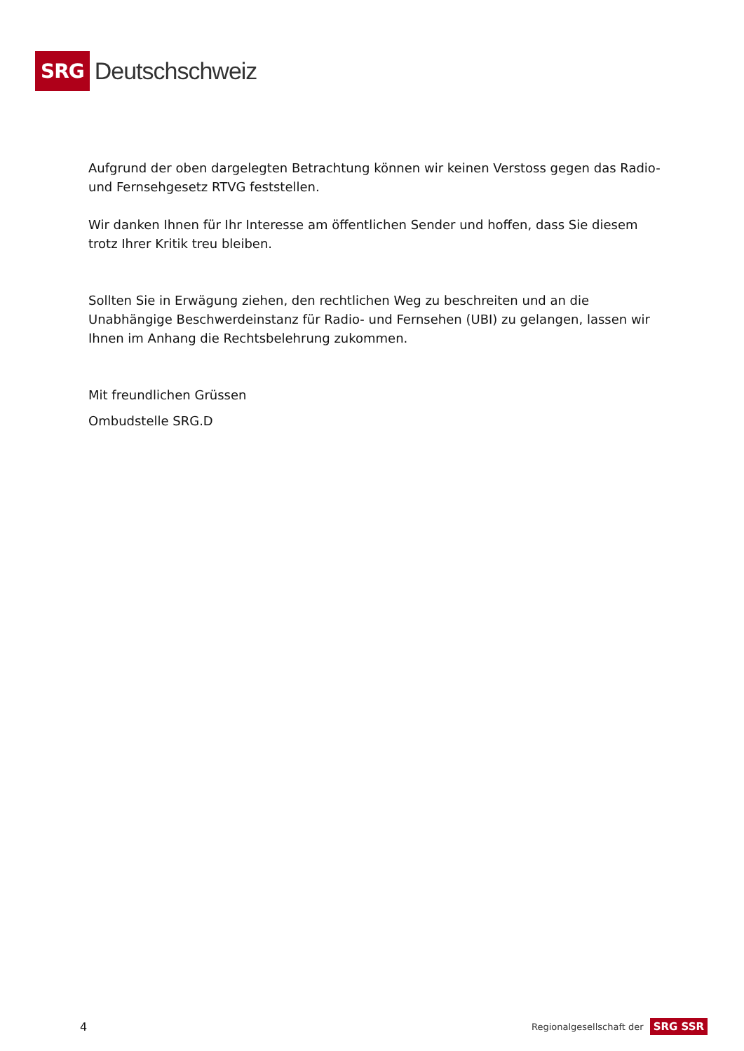SRG Deutschschweiz
Aufgrund der oben dargelegten Betrachtung können wir keinen Verstoss gegen das Radio- und Fernsehgesetz RTVG feststellen.
Wir danken Ihnen für Ihr Interesse am öffentlichen Sender und hoffen, dass Sie diesem trotz Ihrer Kritik treu bleiben.
Sollten Sie in Erwägung ziehen, den rechtlichen Weg zu beschreiten und an die Unabhängige Beschwerdeinstanz für Radio- und Fernsehen (UBI) zu gelangen, lassen wir Ihnen im Anhang die Rechtsbelehrung zukommen.
Mit freundlichen Grüssen
Ombudstelle SRG.D
4 Regionalgesellschaft der SRG SSR